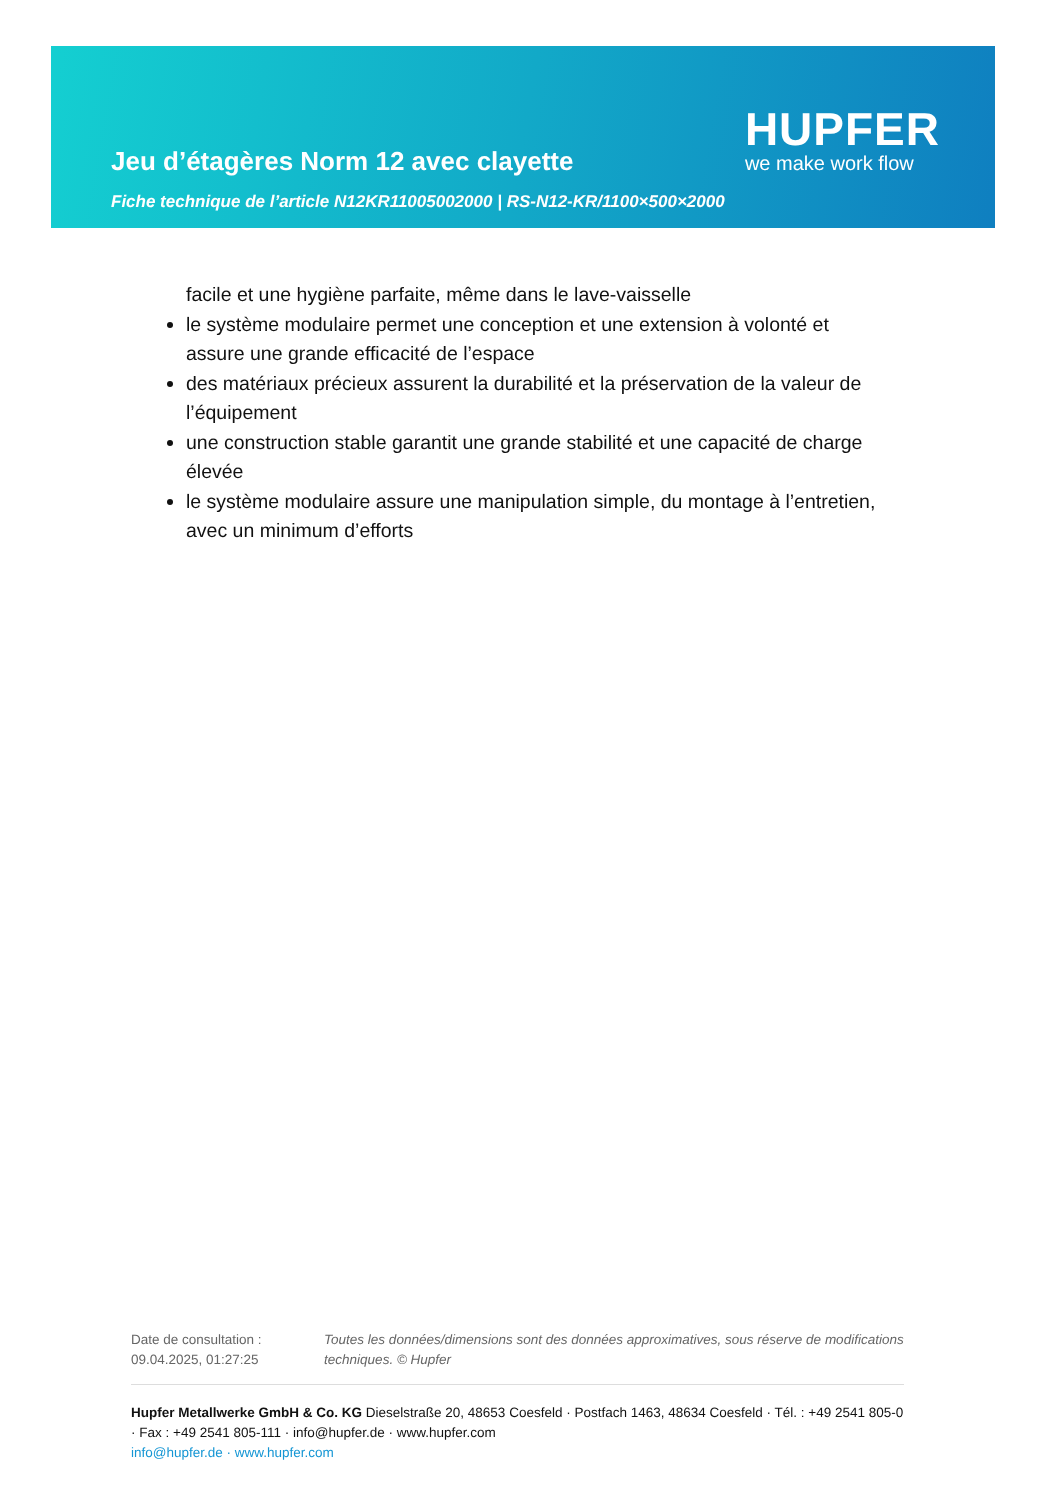Jeu d’étagères Norm 12 avec clayette
Fiche technique de l’article N12KR11005002000 | RS-N12-KR/1100×500×2000
HUPFER
we make work flow
facile et une hygiène parfaite, même dans le lave-vaisselle
le système modulaire permet une conception et une extension à volonté et assure une grande efficacité de l’espace
des matériaux précieux assurent la durabilité et la préservation de la valeur de l’équipement
une construction stable garantit une grande stabilité et une capacité de charge élevée
le système modulaire assure une manipulation simple, du montage à l’entretien, avec un minimum d’efforts
Date de consultation : 09.04.2025, 01:27:25
Toutes les données/dimensions sont des données approximatives, sous réserve de modifications techniques. © Hupfer
Hupfer Metallwerke GmbH & Co. KG Dieselstraße 20, 48653 Coesfeld · Postfach 1463, 48634 Coesfeld · Tél. : +49 2541 805-0 · Fax : +49 2541 805-111 · info@hupfer.de · www.hupfer.com
info@hupfer.de · www.hupfer.com